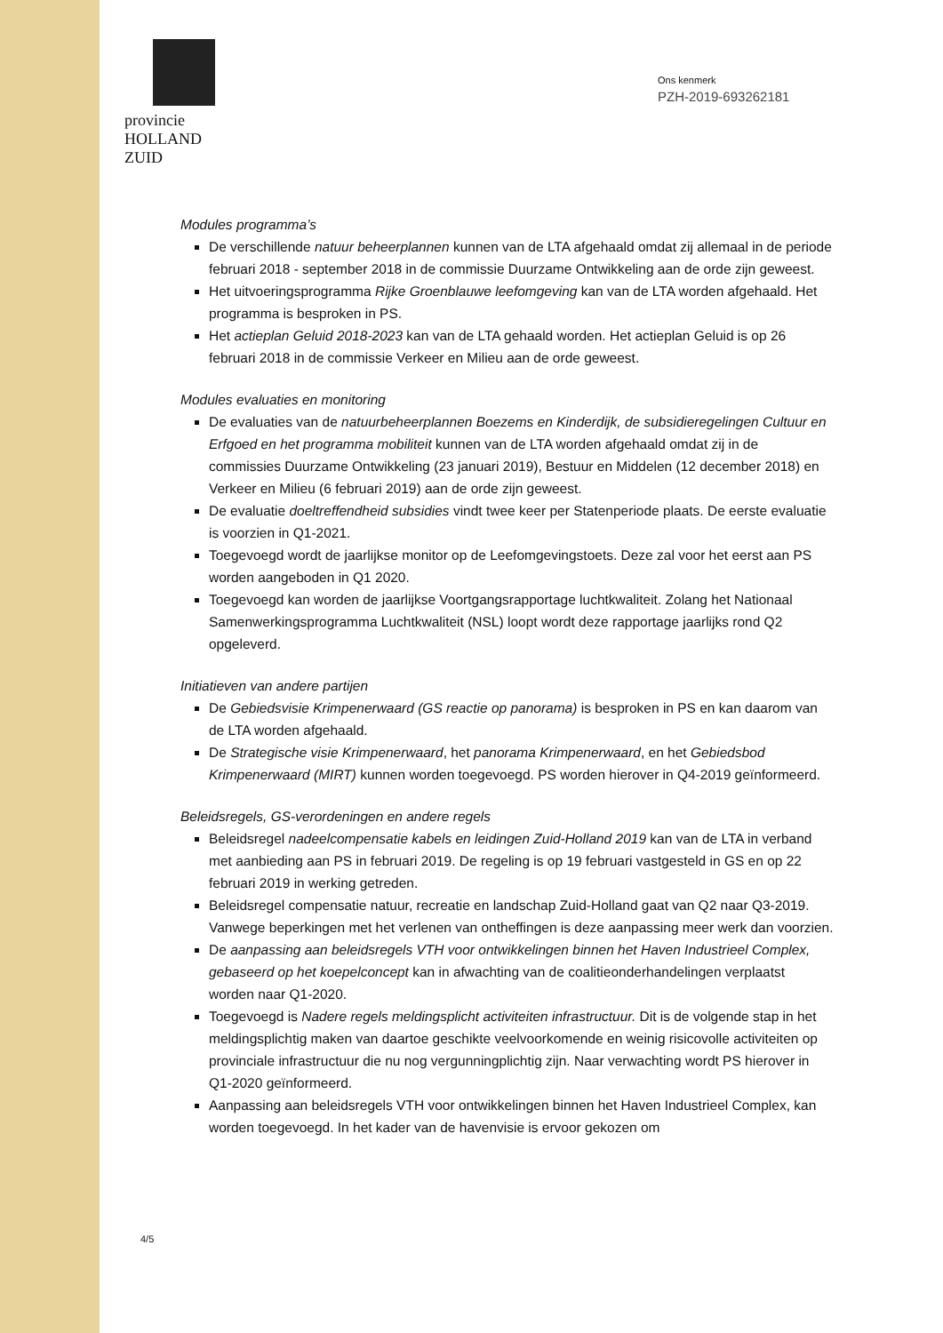provincie HOLLAND
ZUID
Ons kenmerk
PZH-2019-693262181
Modules programma’s
De verschillende natuur beheerplannen kunnen van de LTA afgehaald omdat zij allemaal in de periode februari 2018 - september 2018 in de commissie Duurzame Ontwikkeling aan de orde zijn geweest.
Het uitvoeringsprogramma Rijke Groenblauwe leefomgeving kan van de LTA worden afgehaald. Het programma is besproken in PS.
Het actieplan Geluid 2018-2023 kan van de LTA gehaald worden. Het actieplan Geluid is op 26 februari 2018 in de commissie Verkeer en Milieu aan de orde geweest.
Modules evaluaties en monitoring
De evaluaties van de natuurbeheerplannen Boezems en Kinderdijk, de subsidieregelingen Cultuur en Erfgoed en het programma mobiliteit kunnen van de LTA worden afgehaald omdat zij in de commissies Duurzame Ontwikkeling (23 januari 2019), Bestuur en Middelen (12 december 2018) en Verkeer en Milieu (6 februari 2019) aan de orde zijn geweest.
De evaluatie doeltreffendheid subsidies vindt twee keer per Statenperiode plaats. De eerste evaluatie is voorzien in Q1-2021.
Toegevoegd wordt de jaarlijkse monitor op de Leefomgevingstoets. Deze zal voor het eerst aan PS worden aangeboden in Q1 2020.
Toegevoegd kan worden de jaarlijkse Voortgangsrapportage luchtkwaliteit. Zolang het Nationaal Samenwerkingsprogramma Luchtkwaliteit (NSL) loopt wordt deze rapportage jaarlijks rond Q2 opgeleverd.
Initiatieven van andere partijen
De Gebiedsvisie Krimpenerwaard (GS reactie op panorama) is besproken in PS en kan daarom van de LTA worden afgehaald.
De Strategische visie Krimpenerwaard, het panorama Krimpenerwaard, en het Gebiedsbod Krimpenerwaard (MIRT) kunnen worden toegevoegd. PS worden hierover in Q4-2019 geïnformeerd.
Beleidsregels, GS-verordeningen en andere regels
Beleidsregel nadeelcompensatie kabels en leidingen Zuid-Holland 2019 kan van de LTA in verband met aanbieding aan PS in februari 2019. De regeling is op 19 februari vastgesteld in GS en op 22 februari 2019 in werking getreden.
Beleidsregel compensatie natuur, recreatie en landschap Zuid-Holland gaat van Q2 naar Q3-2019. Vanwege beperkingen met het verlenen van ontheffingen is deze aanpassing meer werk dan voorzien.
De aanpassing aan beleidsregels VTH voor ontwikkelingen binnen het Haven Industrieel Complex, gebaseerd op het koepelconcept kan in afwachting van de coalitieonderhandelingen verplaatst worden naar Q1-2020.
Toegevoegd is Nadere regels meldingsplicht activiteiten infrastructuur. Dit is de volgende stap in het meldingsplichtig maken van daartoe geschikte veelvoorkomende en weinig risicovolle activiteiten op provinciale infrastructuur die nu nog vergunningplichtig zijn. Naar verwachting wordt PS hierover in Q1-2020 geïnformeerd.
Aanpassing aan beleidsregels VTH voor ontwikkelingen binnen het Haven Industrieel Complex, kan worden toegevoegd. In het kader van de havenvisie is ervoor gekozen om
4/5